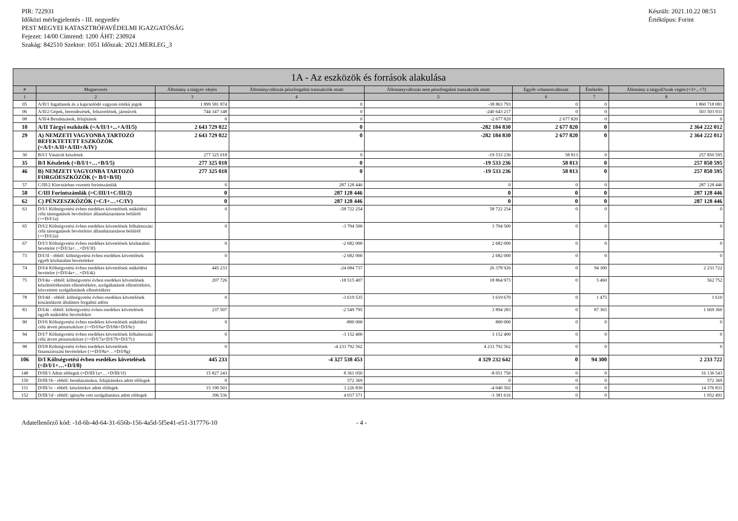PIR: 722931
Időközi mérlegjelentés - III. negyedév
PEST MEGYEI KATASZTRÓFAVÉDELMI IGAZGATÓSÁG
Fejezet: 14/00 Címrend: 1200 ÁHT: 230924
Szakág: 842510 Szektor: 1051 Időszak: 2021.MERLEG_3
Készült: 2021.10.22 08:51
Értéktípus: Forint
| 1A - Az eszközök és források alakulása | | | | | | | |
| --- | --- | --- | --- | --- | --- | --- | --- |
| # | Megnevezés | Állomány a tárgyév elején | Állományváltozás pénzforgalmi tranzakciók miatt | Állományváltozás nem pénzforgalmi tranzakciók miatt | Egyéb volumenváltozás | Értékelés | Állomány a tárgyid?szak végén (=3+...+7) |
| 1 | 2 | 3 | 4 | 5 | 6 | 7 | 8 |
| 05 | A/II/1 Ingatlanok és a kapcsolódó vagyoni értékű jogok | 1 899 581 874 | 0 | -38 863 793 | 0 | 0 | 1 860 718 081 |
| 06 | A/II/2 Gépek, berendezések, felszerelések, járművek | 744 147 148 | 0 | -240 643 217 | 0 | 0 | 503 503 931 |
| 08 | A/II/4 Beruházások, felújítások | 0 | 0 | -2 677 820 | 2 677 820 | 0 | 0 |
| 10 | A/II Tárgyi eszközök (=A/II/1+...+A/II/5) | 2 643 729 022 | 0 | -282 184 830 | 2 677 820 | 0 | 2 364 222 012 |
| 29 | A) NEMZETI VAGYONBA TARTOZÓ BEFEKTETETT ESZKÖZÖK (=A/I+A/II+A/III+A/IV) | 2 643 729 022 | 0 | -282 184 830 | 2 677 820 | 0 | 2 364 222 012 |
| 30 | B/I/1 Vásárolt készletek | 277 325 018 | 0 | -19 533 236 | 58 813 | 0 | 257 850 595 |
| 35 | B/I Készletek (=B/I/1+…+B/I/5) | 277 325 018 | 0 | -19 533 236 | 58 813 | 0 | 257 850 595 |
| 46 | B) NEMZETI VAGYONBA TARTOZÓ FORGÓESZKÖZÖK (= B/I+B/II) | 277 325 018 | 0 | -19 533 236 | 58 813 | 0 | 257 850 595 |
| 57 | C/III/2 Kincstárban vezetett forintszámlák | 0 | 287 128 446 | 0 | 0 | 0 | 287 128 446 |
| 58 | C/III Forintszámlák (=C/III/1+C/III/2) | 0 | 287 128 446 | 0 | 0 | 0 | 287 128 446 |
| 62 | C) PÉNZESZKÖZÖK (=C/I+…+C/IV) | 0 | 287 128 446 | 0 | 0 | 0 | 287 128 446 |
| 63 | D/I/1 Költségvetési évben esedékes követelések működési célú támogatások bevételeire államháztartáson belülről (>=D/I/1a) | 0 | -58 722 254 | 58 722 254 | 0 | 0 | 0 |
| 65 | D/I/2 Költségvetési évben esedékes követelések felhalmozási célú támogatások bevételeire államháztartáson belülről (>=D/I/2a) | 0 | -3 704 500 | 3 704 500 | 0 | 0 | 0 |
| 67 | D/I/3 Költségvetési évben esedékes követelések közhatalmi bevételre (=D/I/3a+…+D/I/3f) | 0 | -2 682 000 | 2 682 000 | 0 | 0 | 0 |
| 73 | D/I/3f - ebből: költségvetési évben esedékes követelések egyéb közhatalmi bevételekre | 0 | -2 682 000 | 2 682 000 | 0 | 0 | 0 |
| 74 | D/I/4 Költségvetési évben esedékes követelések működési bevételre (=D/I/4a+…+D/I/4i) | 445 233 | -24 684 737 | 26 378 926 | 0 | 94 300 | 2 233 722 |
| 75 | D/I/4a - ebből: költségvetési évben esedékes követelések készletértékesítés ellenértékére, szolgáltatások ellenértékére, közvetített szolgáltatások ellenértékére | 207 726 | -18 515 407 | 18 864 973 | 0 | 5 460 | 562 752 |
| 78 | D/I/4d - ebből: költségvetési évben esedékes követelések kiszámlázott általános forgalmi adóra | 0 | -3 619 535 | 3 619 670 | 0 | 1 475 | 1 610 |
| 83 | D/I/4i - ebből: költségvetési évben esedékes követelések egyéb működési bevételekre | 237 507 | -2 549 795 | 3 894 283 | 0 | 87 365 | 1 669 360 |
| 90 | D/I/6 Költségvetési évben esedékes követelések működési célú átvett pénzeszközre (>=D/I/6a+D/I/6b+D/I/6c) | 0 | -800 000 | 800 000 | 0 | 0 | 0 |
| 94 | D/I/7 Költségvetési évben esedékes követelések felhalmozási célú átvett pénzeszközre (>=D/I/7a+D/I/7b+D/I/7c) | 0 | -3 152 400 | 3 152 400 | 0 | 0 | 0 |
| 98 | D/I/8 Költségvetési évben esedékes követelések finanszírozási bevételekre (>=D/I/8a+…+D/I/8g) | 0 | -4 233 792 562 | 4 233 792 562 | 0 | 0 | 0 |
| 106 | D/I Költségvetési évben esedékes követelések (=D/I/1+…+D/I/8) | 445 233 | -4 327 538 453 | 4 329 232 642 | 0 | 94 300 | 2 233 722 |
| 148 | D/III/1 Adott előlegek (=D/III/1a+…+D/III/1f) | 15 827 243 | 8 361 050 | -8 051 750 | 0 | 0 | 16 136 543 |
| 150 | D/III/1b - ebből: beruházásokra, felújításokra adott előlegek | 0 | 572 369 | 0 | 0 | 0 | 572 369 |
| 151 | D/III/1c - ebből: készletekre adott előlegek | 15 190 503 | 3 226 830 | -4 040 502 | 0 | 0 | 14 376 831 |
| 152 | D/III/1d - ebből: igénybe vett szolgáltatásra adott előlegek | 396 536 | 4 037 571 | -3 381 616 | 0 | 0 | 1 052 491 |
Adatellenőrző kód: -1d-6b-4d-64-31-656b-156-4a5d-5f5e41-e51-317776-10 - 4 -